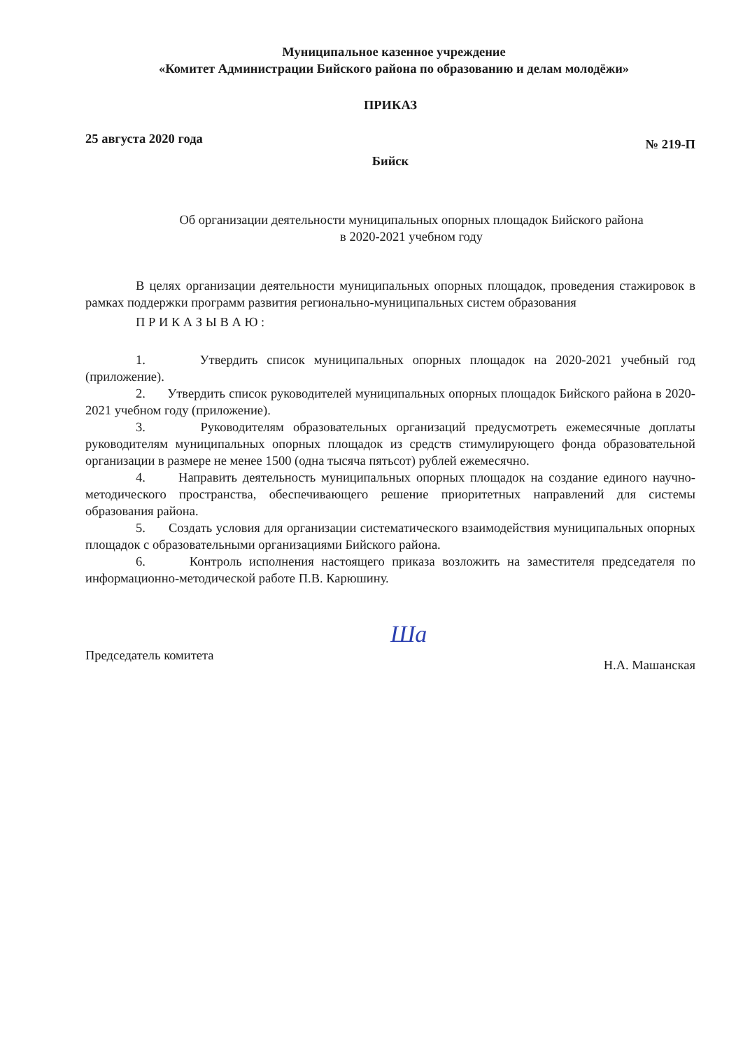Муниципальное казенное учреждение
«Комитет Администрации Бийского района по образованию и делам молодёжи»
ПРИКАЗ
25 августа 2020 года № 219-П
Бийск
Об организации деятельности муниципальных опорных площадок Бийского района
в 2020-2021 учебном году
В целях организации деятельности муниципальных опорных площадок, проведения стажировок в рамках поддержки программ развития регионально-муниципальных систем образования
П Р И К А З Ы В А Ю :
1. Утвердить список муниципальных опорных площадок на 2020-2021 учебный год (приложение).
2. Утвердить список руководителей муниципальных опорных площадок Бийского района в 2020-2021 учебном году (приложение).
3. Руководителям образовательных организаций предусмотреть ежемесячные доплаты руководителям муниципальных опорных площадок из средств стимулирующего фонда образовательной организации в размере не менее 1500 (одна тысяча пятьсот) рублей ежемесячно.
4. Направить деятельность муниципальных опорных площадок на создание единого научно-методического пространства, обеспечивающего решение приоритетных направлений для системы образования района.
5. Создать условия для организации систематического взаимодействия муниципальных опорных площадок с образовательными организациями Бийского района.
6. Контроль исполнения настоящего приказа возложить на заместителя председателя по информационно-методической работе П.В. Карюшину.
Председатель комитета Ша Н.А. Машанская